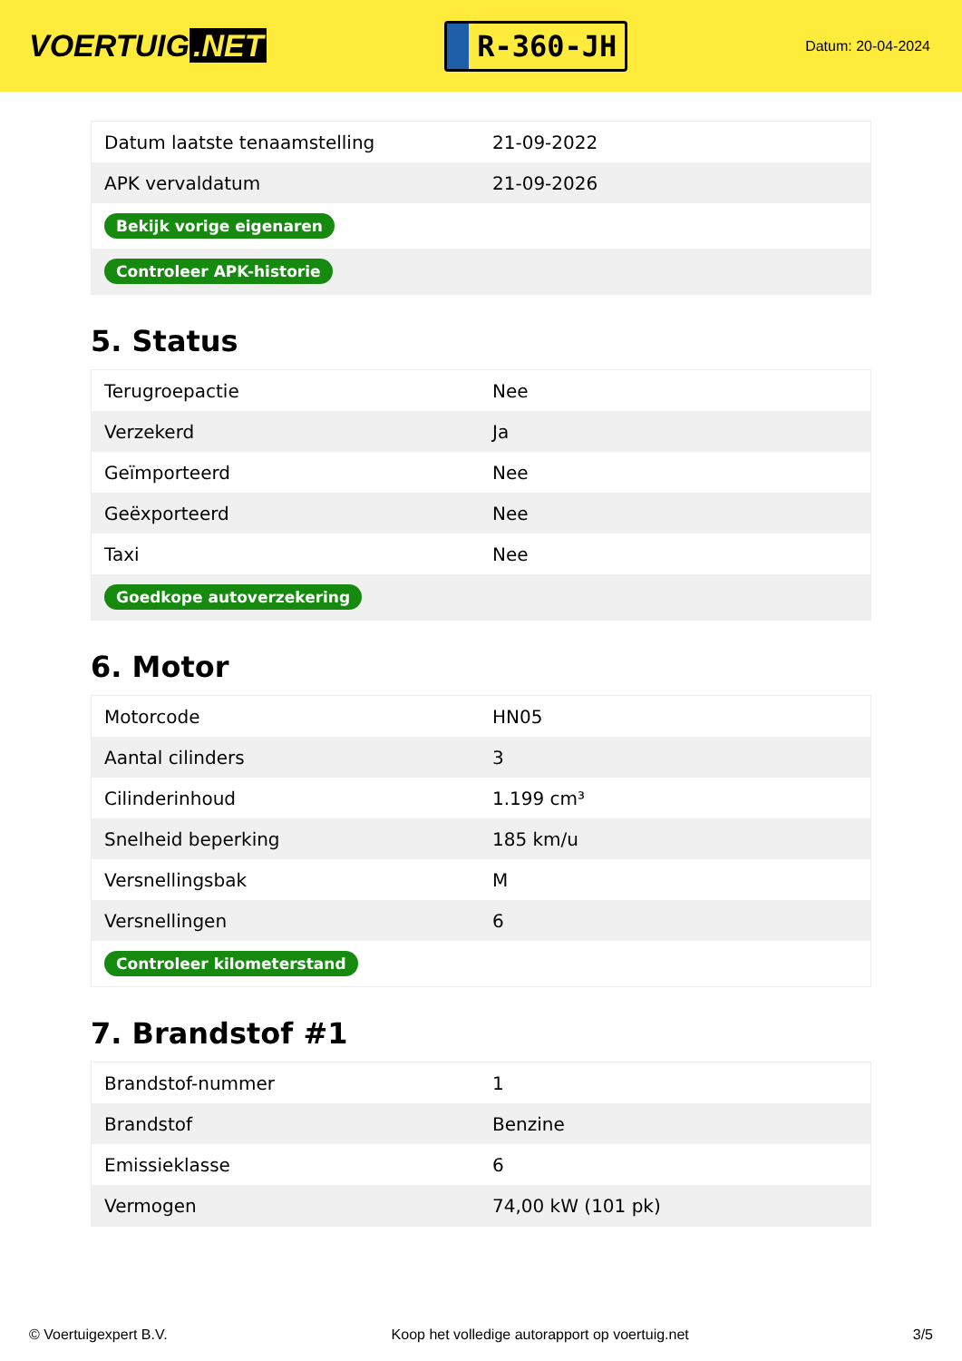VOERTUIG.NET
R-360-JH
Datum: 20-04-2024
| Datum laatste tenaamstelling | 21-09-2022 |
| APK vervaldatum | 21-09-2026 |
| Bekijk vorige eigenaren | |
| Controleer APK-historie | |
5. Status
| Terugroepactie | Nee |
| Verzekerd | Ja |
| Geïmporteerd | Nee |
| Geëxporteerd | Nee |
| Taxi | Nee |
| Goedkope autoverzekering | |
6. Motor
| Motorcode | HN05 |
| Aantal cilinders | 3 |
| Cilinderinhoud | 1.199 cm³ |
| Snelheid beperking | 185 km/u |
| Versnellingsbak | M |
| Versnellingen | 6 |
| Controleer kilometerstand | |
7. Brandstof #1
| Brandstof-nummer | 1 |
| Brandstof | Benzine |
| Emissieklasse | 6 |
| Vermogen | 74,00 kW (101 pk) |
© Voertuigexpert B.V. Koop het volledige autorapport op voertuig.net 3/5